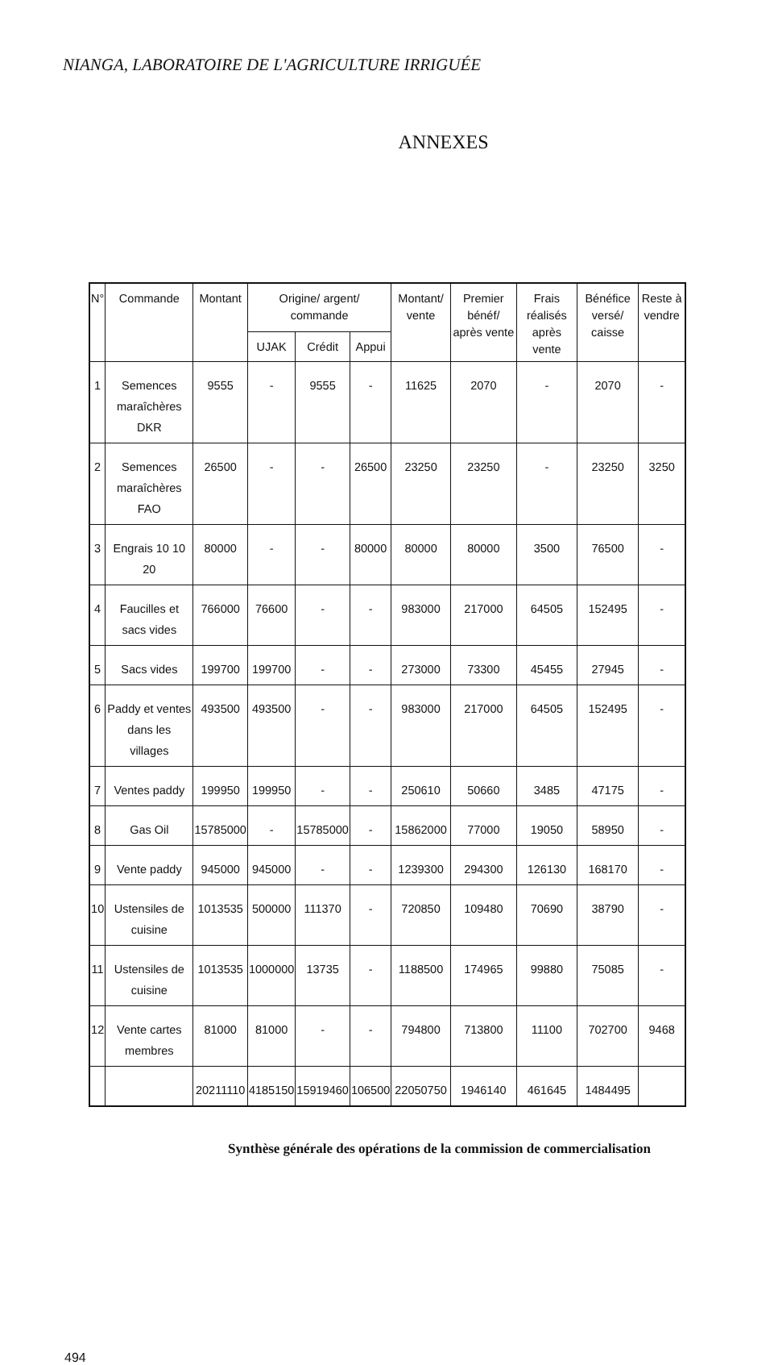NIANGA, LABORATOIRE DE L'AGRICULTURE IRRIGUÉE
ANNEXES
| N° | Commande | Montant | Origine/ argent/ commande | | | Montant/ vente | Premier bénéf/ après vente | Frais réalisés après vente | Bénéfice versé/ caisse | Reste à vendre |
| --- | --- | --- | --- | --- | --- | --- | --- | --- | --- | --- |
| | | | UJAK | Crédit | Appui | | | | | |
| 1 | Semences maraîchères DKR | 9555 | - | 9555 | - | 11625 | 2070 | - | 2070 | - |
| 2 | Semences maraîchères FAO | 26500 | - | - | 26500 | 23250 | 23250 | - | 23250 | 3250 |
| 3 | Engrais 10 10 20 | 80000 | - | - | 80000 | 80000 | 80000 | 3500 | 76500 | - |
| 4 | Faucilles et sacs vides | 766000 | 76600 | - | - | 983000 | 217000 | 64505 | 152495 | - |
| 5 | Sacs vides | 199700 | 199700 | - | - | 273000 | 73300 | 45455 | 27945 | - |
| 6 | Paddy et ventes dans les villages | 493500 | 493500 | - | - | 983000 | 217000 | 64505 | 152495 | - |
| 7 | Ventes paddy | 199950 | 199950 | - | - | 250610 | 50660 | 3485 | 47175 | - |
| 8 | Gas Oil | 15785000 | - | 15785000 | - | 15862000 | 77000 | 19050 | 58950 | - |
| 9 | Vente paddy | 945000 | 945000 | - | - | 1239300 | 294300 | 126130 | 168170 | - |
| 10 | Ustensiles de cuisine | 1013535 | 500000 | 111370 | - | 720850 | 109480 | 70690 | 38790 | - |
| 11 | Ustensiles de cuisine | 1013535 | 1000000 | 13735 | - | 1188500 | 174965 | 99880 | 75085 | - |
| 12 | Vente cartes membres | 81000 | 81000 | - | - | 794800 | 713800 | 11100 | 702700 | 9468 |
| | | 20211110 | 4185150 | 15919460 | 106500 | 22050750 | 1946140 | 461645 | 1484495 | |
Synthèse générale des opérations de la commission de commercialisation
494